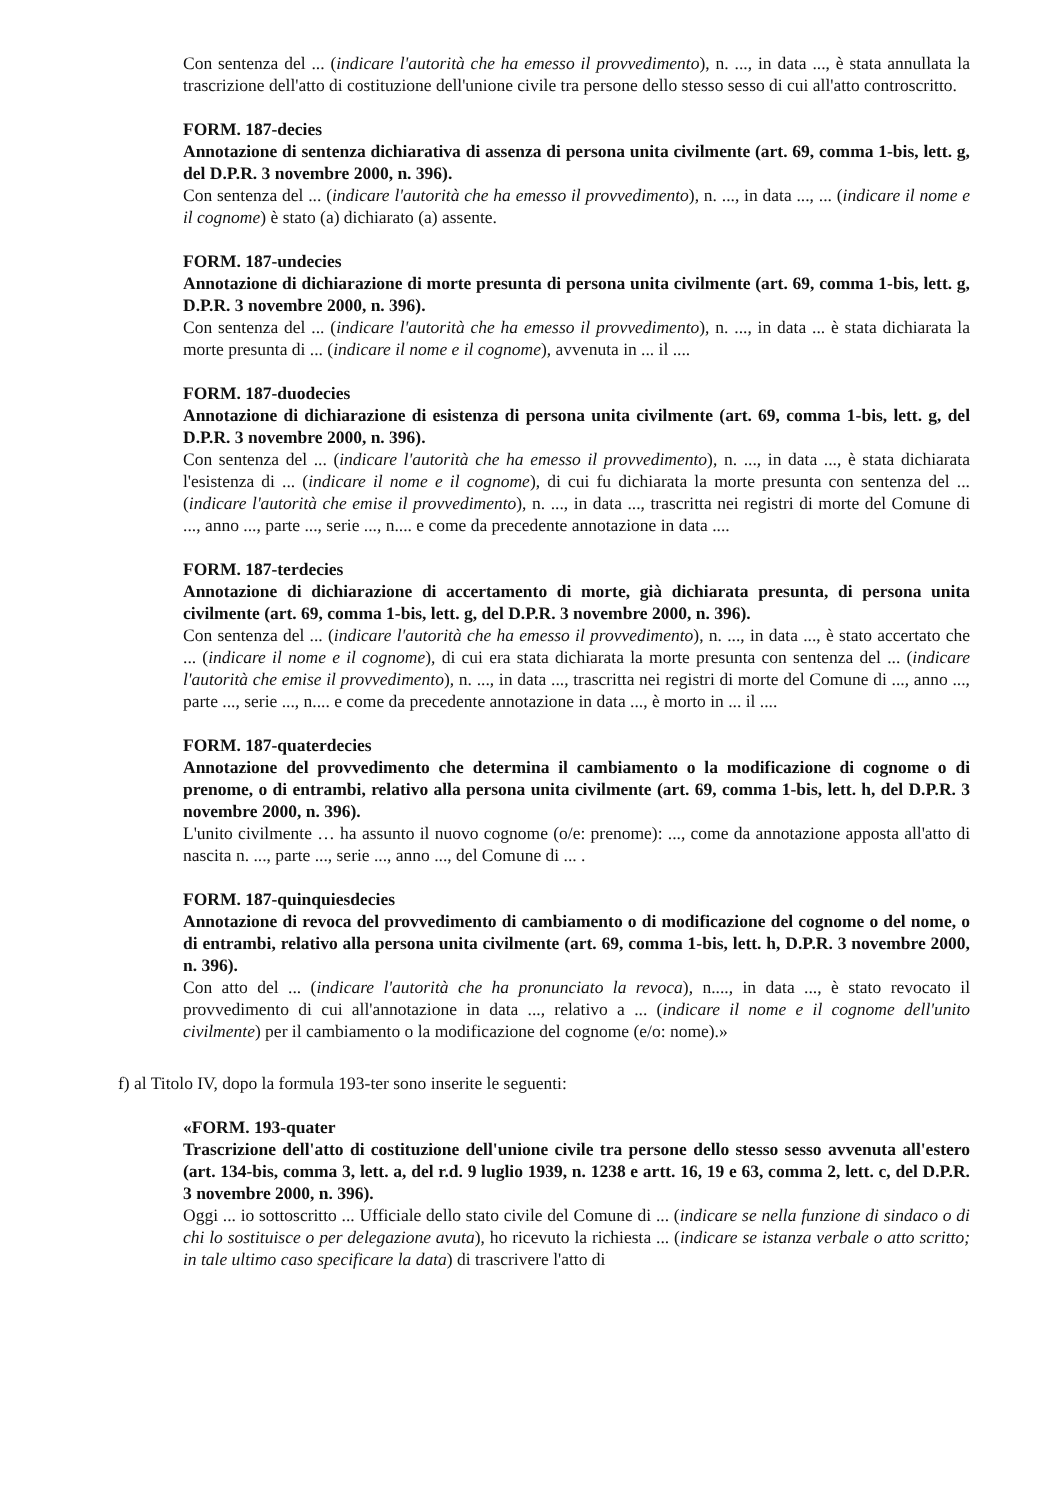Con sentenza del ... (indicare l'autorità che ha emesso il provvedimento), n. ..., in data ..., è stata annullata la trascrizione dell'atto di costituzione dell'unione civile tra persone dello stesso sesso di cui all'atto controscritto.
FORM. 187-decies
Annotazione di sentenza dichiarativa di assenza di persona unita civilmente (art. 69, comma 1-bis, lett. g, del D.P.R. 3 novembre 2000, n. 396).
Con sentenza del ... (indicare l'autorità che ha emesso il provvedimento), n. ..., in data ..., ... (indicare il nome e il cognome) è stato (a) dichiarato (a) assente.
FORM. 187-undecies
Annotazione di dichiarazione di morte presunta di persona unita civilmente (art. 69, comma 1-bis, lett. g, D.P.R. 3 novembre 2000, n. 396).
Con sentenza del ... (indicare l'autorità che ha emesso il provvedimento), n. ..., in data ... è stata dichiarata la morte presunta di ... (indicare il nome e il cognome), avvenuta in ... il ....
FORM. 187-duodecies
Annotazione di dichiarazione di esistenza di persona unita civilmente (art. 69, comma 1-bis, lett. g, del D.P.R. 3 novembre 2000, n. 396).
Con sentenza del ... (indicare l'autorità che ha emesso il provvedimento), n. ..., in data ..., è stata dichiarata l'esistenza di ... (indicare il nome e il cognome), di cui fu dichiarata la morte presunta con sentenza del ... (indicare l'autorità che emise il provvedimento), n. ..., in data ..., trascritta nei registri di morte del Comune di ..., anno ..., parte ..., serie ..., n.... e come da precedente annotazione in data ....
FORM. 187-terdecies
Annotazione di dichiarazione di accertamento di morte, già dichiarata presunta, di persona unita civilmente (art. 69, comma 1-bis, lett. g, del D.P.R. 3 novembre 2000, n. 396).
Con sentenza del ... (indicare l'autorità che ha emesso il provvedimento), n. ..., in data ..., è stato accertato che ... (indicare il nome e il cognome), di cui era stata dichiarata la morte presunta con sentenza del ... (indicare l'autorità che emise il provvedimento), n. ..., in data ..., trascritta nei registri di morte del Comune di ..., anno ..., parte ..., serie ..., n.... e come da precedente annotazione in data ..., è morto in ... il ....
FORM. 187-quaterdecies
Annotazione del provvedimento che determina il cambiamento o la modificazione di cognome o di prenome, o di entrambi, relativo alla persona unita civilmente (art. 69, comma 1-bis, lett. h, del D.P.R. 3 novembre 2000, n. 396).
L'unito civilmente … ha assunto il nuovo cognome (o/e: prenome): ..., come da annotazione apposta all'atto di nascita n. ..., parte ..., serie ..., anno ..., del Comune di ... .
FORM. 187-quinquiesdecies
Annotazione di revoca del provvedimento di cambiamento o di modificazione del cognome o del nome, o di entrambi, relativo alla persona unita civilmente (art. 69, comma 1-bis, lett. h, D.P.R. 3 novembre 2000, n. 396).
Con atto del ... (indicare l'autorità che ha pronunciato la revoca), n...., in data ..., è stato revocato il provvedimento di cui all'annotazione in data ..., relativo a ... (indicare il nome e il cognome dell'unito civilmente) per il cambiamento o la modificazione del cognome (e/o: nome).»
f) al Titolo IV, dopo la formula 193-ter sono inserite le seguenti:
«FORM. 193-quater
Trascrizione dell'atto di costituzione dell'unione civile tra persone dello stesso sesso avvenuta all'estero (art. 134-bis, comma 3, lett. a, del r.d. 9 luglio 1939, n. 1238 e artt. 16, 19 e 63, comma 2, lett. c, del D.P.R. 3 novembre 2000, n. 396).
Oggi ... io sottoscritto ... Ufficiale dello stato civile del Comune di ... (indicare se nella funzione di sindaco o di chi lo sostituisce o per delegazione avuta), ho ricevuto la richiesta ... (indicare se istanza verbale o atto scritto; in tale ultimo caso specificare la data) di trascrivere l'atto di